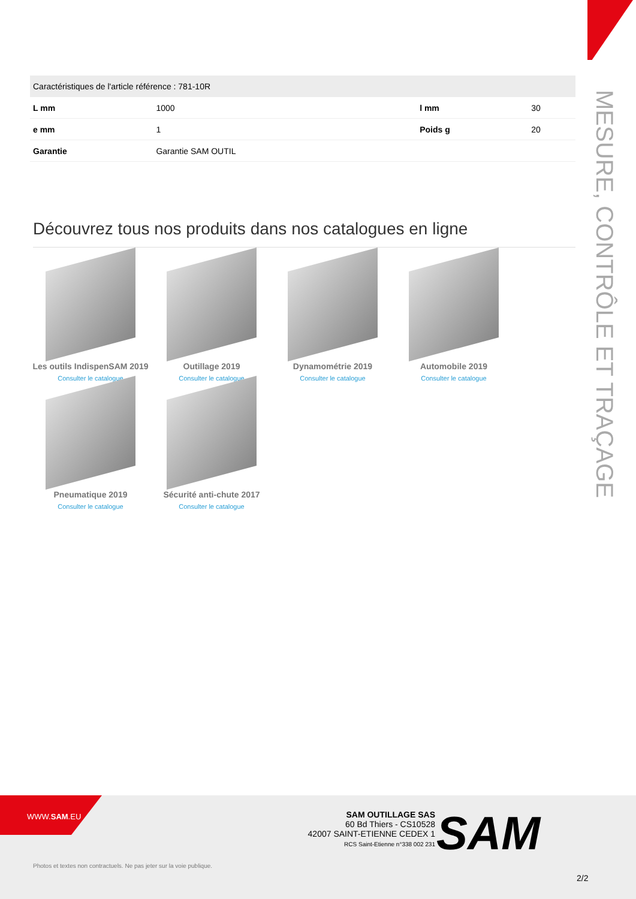MESURE, CONTRÔLE ET TRAÇAGE
| Caractéristiques de l'article référence : 781-10R | | | |
| --- | --- | --- | --- |
| L mm | 1000 | l mm | 30 |
| e mm | 1 | Poids g | 20 |
| Garantie | Garantie SAM OUTIL | | |
Découvrez tous nos produits dans nos catalogues en ligne
Les outils IndispenSAM 2019
Consulter le catalogue
Outillage 2019
Consulter le catalogue
Dynamométrie 2019
Consulter le catalogue
Automobile 2019
Consulter le catalogue
Pneumatique 2019
Consulter le catalogue
Sécurité anti-chute 2017
Consulter le catalogue
WWW.SAM.EU
SAM OUTILLAGE SAS
60 Bd Thiers - CS10528
42007 SAINT-ETIENNE CEDEX 1
RCS Saint-Etienne n°338 002 231
SAM
Photos et textes non contractuels. Ne pas jeter sur la voie publique.
2/2